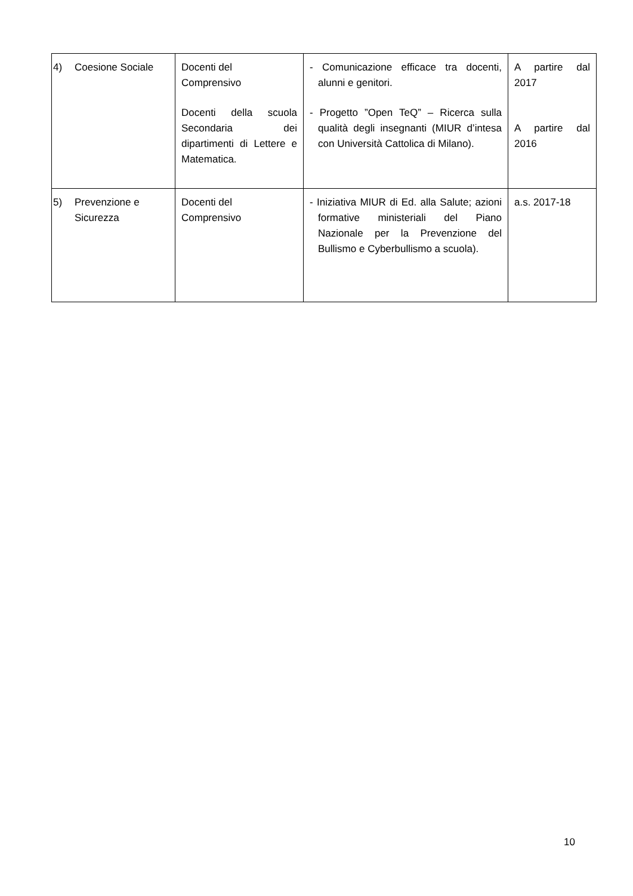| 4) Coesione Sociale | Docenti del Comprensivo Docenti della scuola Secondaria dei dipartimenti di Lettere e Matematica. | - Comunicazione efficace tra docenti, alunni e genitori. - Progetto ”Open TeQ” – Ricerca sulla qualità degli insegnanti (MIUR d’intesa con Università Cattolica di Milano). | A partire dal 2017 A partire dal 2016 |
| 5) Prevenzione e Sicurezza | Docenti del Comprensivo | - Iniziativa MIUR di Ed. alla Salute; azioni formative ministeriali del Piano Nazionale per la Prevenzione del Bullismo e Cyberbullismo a scuola). | a.s. 2017-18 |
10